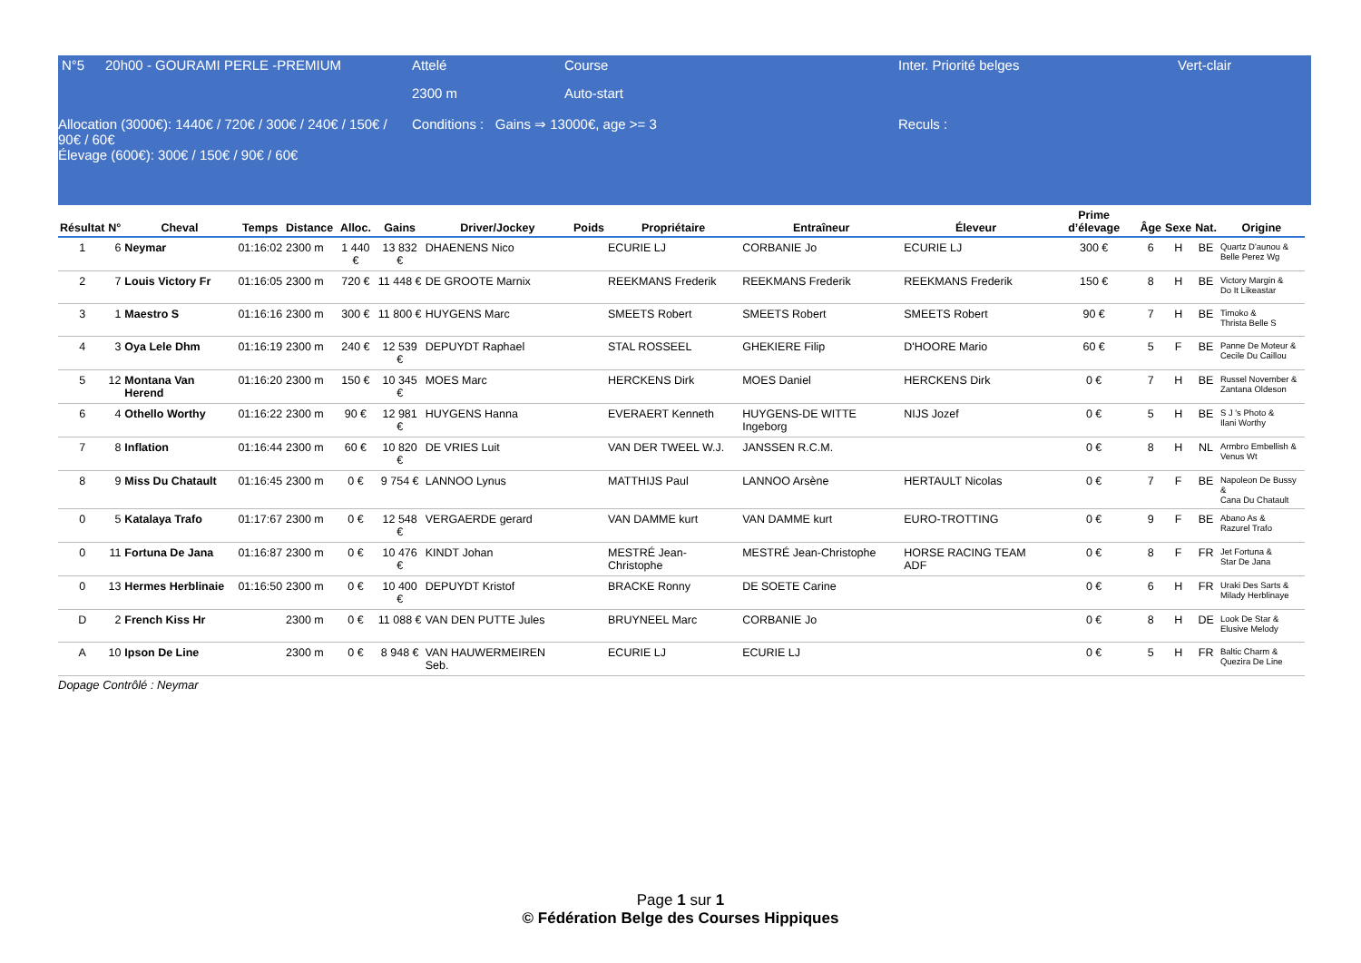| N°5 | 20h00 - GOURAMI PERLE -PREMIUM | Attelé | Course | Inter. Priorité belges | Vert-clair |
| | | 2300 m | Auto-start | | |
| Allocation (3000€): 1440€ / 720€ / 300€ / 240€ / 150€ / 90€ / 60€ Élevage (600€): 300€ / 150€ / 90€ / 60€ | | Conditions : Gains ⇒ 13000€, age >= 3 | | Reculs : | |
| Résultat | N° | Cheval | Temps | Distance | Alloc. | Gains | Driver/Jockey | Poids | Propriétaire | Entraîneur | Éleveur | Prime d’élevage | Âge | Sexe | Nat. | Origine |
| --- | --- | --- | --- | --- | --- | --- | --- | --- | --- | --- | --- | --- | --- | --- | --- | --- |
| 1 | 6 | Neymar | 01:16:02 | 2300 m | 1 440 € | 13 832 € | DHAENENS Nico | | ECURIE LJ | CORBANIE Jo | ECURIE LJ | 300 € | 6 | H | BE | Quartz D'aunou & Belle Perez Wg |
| 2 | 7 | Louis Victory Fr | 01:16:05 | 2300 m | 720 € | 11 448 € | DE GROOTE Marnix | | REEKMANS Frederik | REEKMANS Frederik | REEKMANS Frederik | 150 € | 8 | H | BE | Victory Margin & Do It Likeastar |
| 3 | 1 | Maestro S | 01:16:16 | 2300 m | 300 € | 11 800 € | HUYGENS Marc | | SMEETS Robert | SMEETS Robert | SMEETS Robert | 90 € | 7 | H | BE | Timoko & Thrista Belle S |
| 4 | 3 | Oya Lele Dhm | 01:16:19 | 2300 m | 240 € | 12 539 € | DEPUYDT Raphael | | STAL ROSSEEL | GHEKIERE Filip | D'HOORE Mario | 60 € | 5 | F | BE | Panne De Moteur & Cecile Du Caillou |
| 5 | 12 | Montana Van Herend | 01:16:20 | 2300 m | 150 € | 10 345 € | MOES Marc | | HERCKENS Dirk | MOES Daniel | HERCKENS Dirk | 0 € | 7 | H | BE | Russel November & Zantana Oldeson |
| 6 | 4 | Othello Worthy | 01:16:22 | 2300 m | 90 € | 12 981 € | HUYGENS Hanna | | EVERAERT Kenneth | HUYGENS-DE WITTE Ingeborg | NIJS Jozef | 0 € | 5 | H | BE | S J 's Photo & Ilani Worthy |
| 7 | 8 | Inflation | 01:16:44 | 2300 m | 60 € | 10 820 € | DE VRIES Luit | | VAN DER TWEEL W.J. | JANSSEN R.C.M. | | 0 € | 8 | H | NL | Armbro Embellish & Venus Wt |
| 8 | 9 | Miss Du Chatault | 01:16:45 | 2300 m | 0 € | 9 754 € | LANNOO Lynus | | MATTHIJS Paul | LANNOO Arsène | HERTAULT Nicolas | 0 € | 7 | F | BE | Napoleon De Bussy & Cana Du Chatault |
| 0 | 5 | Katalaya Trafo | 01:17:67 | 2300 m | 0 € | 12 548 € | VERGAERDE gerard | | VAN DAMME kurt | VAN DAMME kurt | EURO-TROTTING | 0 € | 9 | F | BE | Abano As & Razurel Trafo |
| 0 | 11 | Fortuna De Jana | 01:16:87 | 2300 m | 0 € | 10 476 € | KINDT Johan | | MESTRÉ Jean-Christophe | MESTRÉ Jean-Christophe | HORSE RACING TEAM ADF | 0 € | 8 | F | FR | Jet Fortuna & Star De Jana |
| 0 | 13 | Hermes Herblinaie | 01:16:50 | 2300 m | 0 € | 10 400 € | DEPUYDT Kristof | | BRACKE Ronny | DE SOETE Carine | | 0 € | 6 | H | FR | Uraki Des Sarts & Milady Herblinaye |
| D | 2 | French Kiss Hr | | 2300 m | 0 € | 11 088 € | VAN DEN PUTTE Jules | | BRUYNEEL Marc | CORBANIE Jo | | 0 € | 8 | H | DE | Look De Star & Elusive Melody |
| A | 10 | Ipson De Line | | 2300 m | 0 € | 8 948 € | VAN HAUWERMEIREN Seb. | | ECURIE LJ | ECURIE LJ | | 0 € | 5 | H | FR | Baltic Charm & Quezira De Line |
Dopage Contrôlé : Neymar
Page 1 sur 1
© Fédération Belge des Courses Hippiques